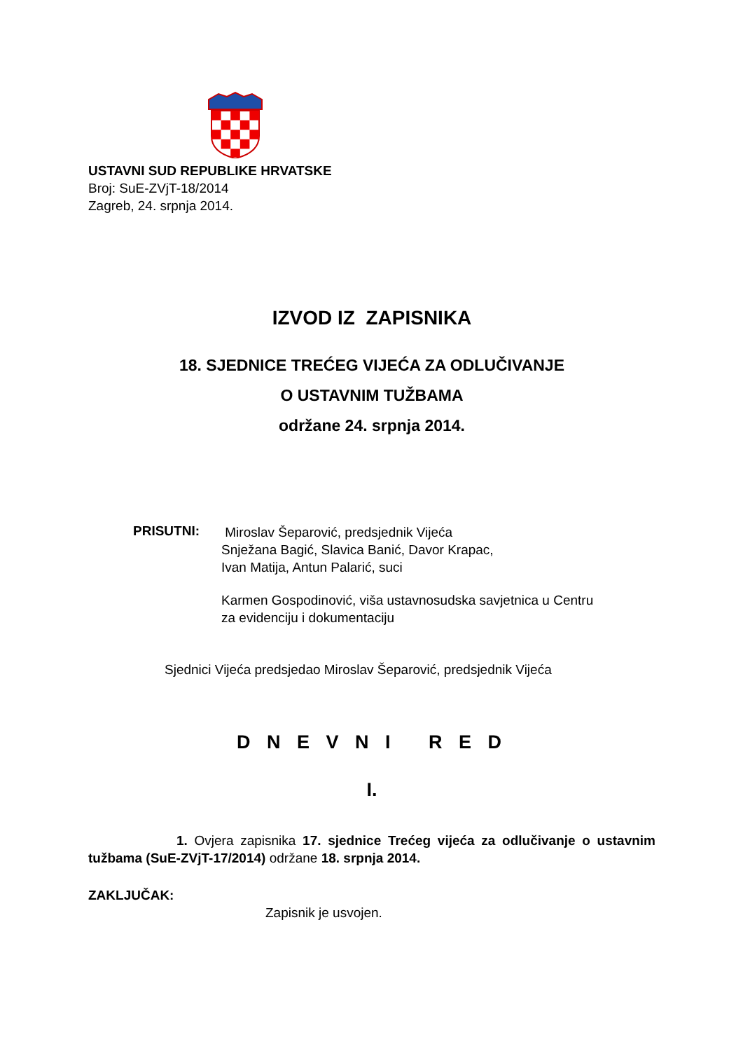USTAVNI SUD REPUBLIKE HRVATSKE
Broj: SuE-ZVjT-18/2014
Zagreb, 24. srpnja 2014.
IZVOD IZ ZAPISNIKA
18. SJEDNICE TREĆEG VIJEĆA ZA ODLUČIVANJE
O USTAVNIM TUŽBAMA
održane 24. srpnja 2014.
PRISUTNI:
Miroslav Šeparović, predsjednik Vijeća
Snježana Bagić, Slavica Banić, Davor Krapac,
Ivan Matija, Antun Palarić, suci
Karmen Gospodinović, viša ustavnosudska savjetnica u Centru
za evidenciju i dokumentaciju
Sjednici Vijeća predsjedao Miroslav Šeparović, predsjednik Vijeća
D N E V N I R E D
I.
1. Ovjera zapisnika 17. sjednice Trećeg vijeća za odlučivanje o ustavnim tužbama (SuE-ZVjT-17/2014) održane 18. srpnja 2014.
ZAKLJUČAK:
Zapisnik je usvojen.